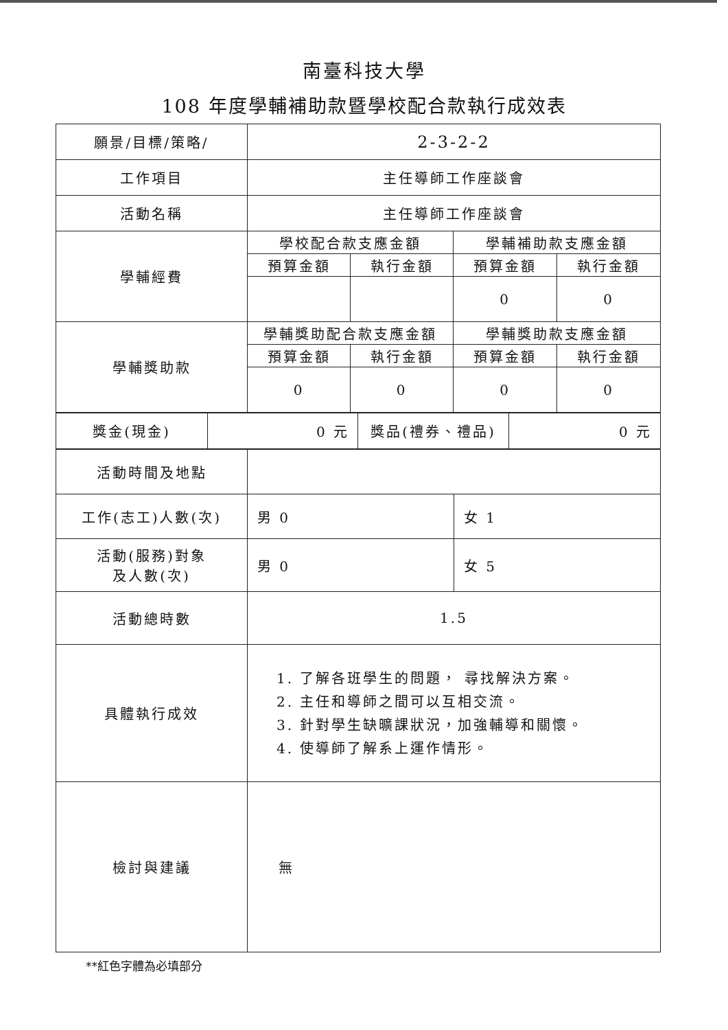南臺科技大學
108 年度學輔補助款暨學校配合款執行成效表
| 願景/目標/策略/ | 2-3-2-2 | | | |
| 工作項目 | 主任導師工作座談會 | | | |
| 活動名稱 | 主任導師工作座談會 | | | |
| 學輔經費 | 學校配合款支應金額 | | 學輔補助款支應金額 | |
| | 預算金額 | 執行金額 | 預算金額 | 執行金額 |
| | | | 0 | 0 |
| 學輔獎助款 | 學輔獎助配合款支應金額 | | 學輔獎助款支應金額 | |
| | 預算金額 | 執行金額 | 預算金額 | 執行金額 |
| | 0 | 0 | 0 | 0 |
| 獎金(現金) | 0 元 | 獎品(禮券、禮品) | 0 元 |
| 活動時間及地點 | | |
| 工作(志工)人數(次) | 男 0 | 女 1 |
| 活動(服務)對象 及人數(次) | 男 0 | 女 5 |
| 活動總時數 | 1.5 | |
| 具體執行成效 | 1. 了解各班學生的問題， 尋找解決方案。 2. 主任和導師之間可以互相交流。 3. 針對學生缺曠課狀況，加強輔導和關懷。 4. 使導師了解系上運作情形。 | |
| 檢討與建議 | 無 | |
**紅色字體為必填部分